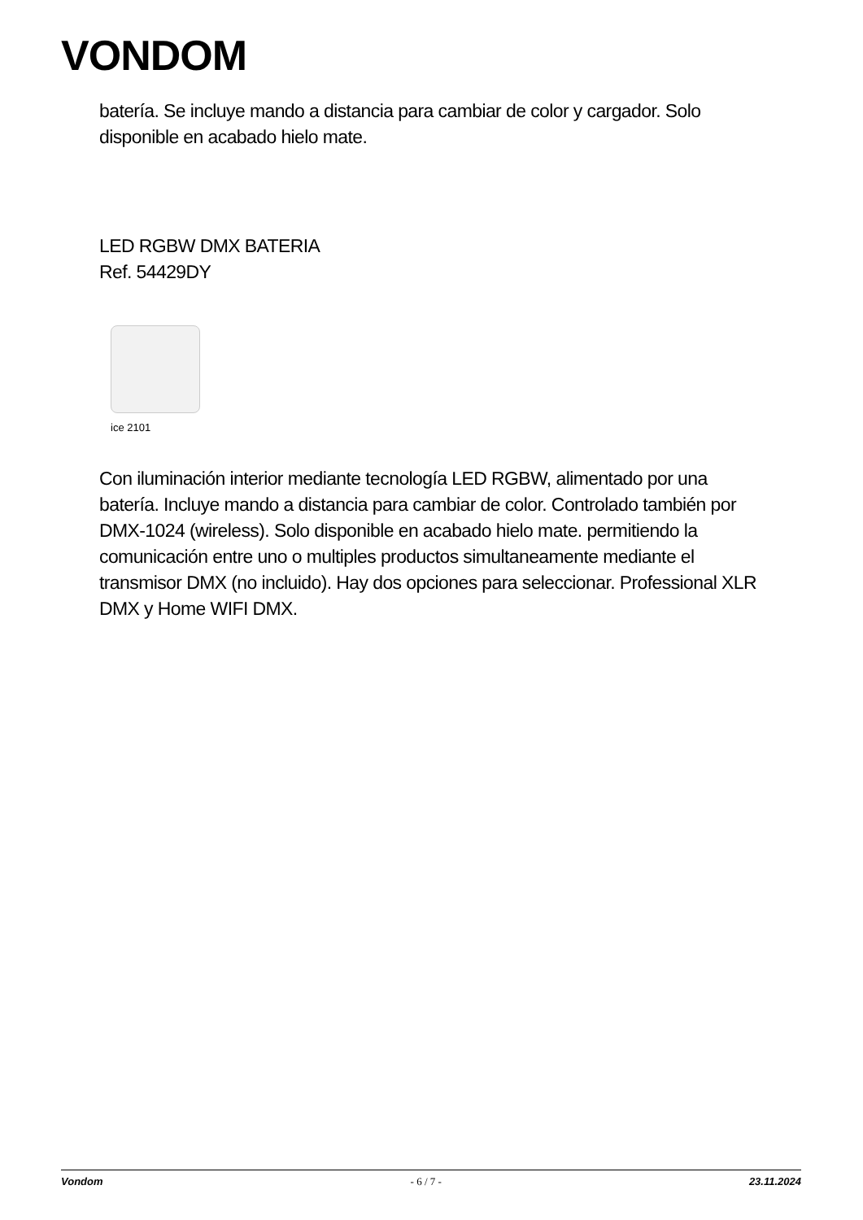VONDOM
batería. Se incluye mando a distancia para cambiar de color y cargador. Solo disponible en acabado hielo mate.
LED RGBW DMX BATERIA
Ref. 54429DY
ice 2101
Con iluminación interior mediante tecnología LED RGBW, alimentado por una batería. Incluye mando a distancia para cambiar de color. Controlado también por DMX-1024 (wireless). Solo disponible en acabado hielo mate. permitiendo la comunicación entre uno o multiples productos simultaneamente mediante el transmisor DMX (no incluido). Hay dos opciones para seleccionar. Professional XLR DMX y Home WIFI DMX.
Vondom - 6 / 7 - 23.11.2024